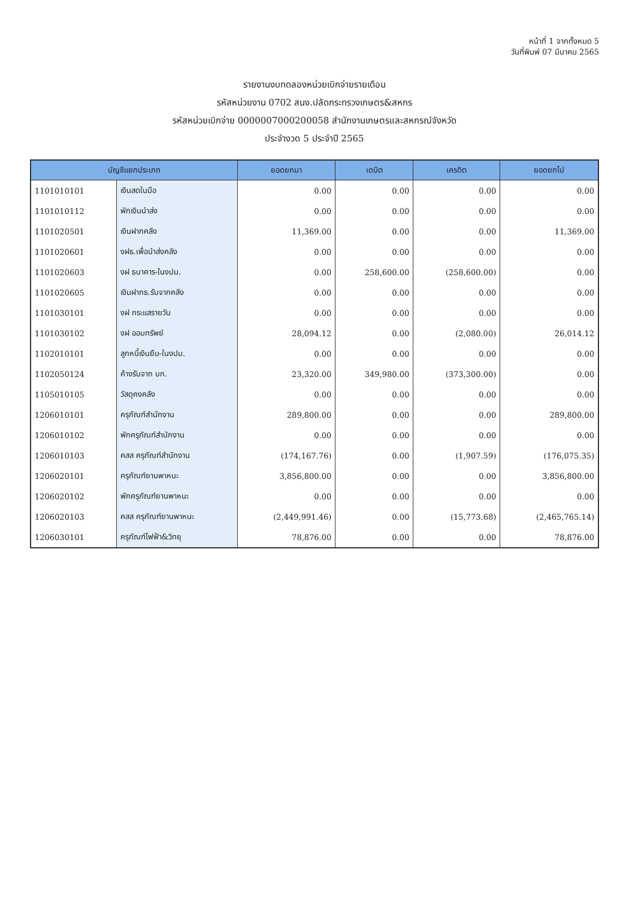หน้าที่ 1 จากทั้งหมด 5
วันที่พิมพ์ 07 มีนาคม 2565
รายงานงบทดลองหน่วยเบิกจ่ายรายเดือน
รหัสหน่วยงาน 0702 สนง.ปลัดกระทรวงเกษตร&สหกร
รหัสหน่วยเบิกจ่าย 0000007000200058 สำนักงานเกษตรและสหกรณ์จังหวัด
ประจำงวด 5 ประจำปี 2565
| บัญชีแยกประเภท | | ยอดยกมา | เดบิต | เครดิต | ยอดยกไป |
| --- | --- | --- | --- | --- | --- |
| 1101010101 | เงินสดในมือ | 0.00 | 0.00 | 0.00 | 0.00 |
| 1101010112 | พักเงินนำส่ง | 0.00 | 0.00 | 0.00 | 0.00 |
| 1101020501 | เงินฝากคลัง | 11,369.00 | 0.00 | 0.00 | 11,369.00 |
| 1101020601 | งฝธ.เพื่อนำส่งคลัง | 0.00 | 0.00 | 0.00 | 0.00 |
| 1101020603 | งฝ ธนาคาร-ในงปม. | 0.00 | 258,600.00 | (258,600.00) | 0.00 |
| 1101020605 | เงินฝากธ.รับจากคลัง | 0.00 | 0.00 | 0.00 | 0.00 |
| 1101030101 | งฝ กระแสรายวัน | 0.00 | 0.00 | 0.00 | 0.00 |
| 1101030102 | งฝ ออมทรัพย์ | 28,094.12 | 0.00 | (2,080.00) | 26,014.12 |
| 1102010101 | ลูกหนี้เงินยืม-ในงปม. | 0.00 | 0.00 | 0.00 | 0.00 |
| 1102050124 | ค้างรับจาก บก. | 23,320.00 | 349,980.00 | (373,300.00) | 0.00 |
| 1105010105 | วัสดุคงคลัง | 0.00 | 0.00 | 0.00 | 0.00 |
| 1206010101 | ครุภัณฑ์สำนักงาน | 289,800.00 | 0.00 | 0.00 | 289,800.00 |
| 1206010102 | พักครุภัณฑ์สำนักงาน | 0.00 | 0.00 | 0.00 | 0.00 |
| 1206010103 | คสส ครุภัณฑ์สำนักงาน | (174,167.76) | 0.00 | (1,907.59) | (176,075.35) |
| 1206020101 | ครุภัณฑ์ยานพาหนะ | 3,856,800.00 | 0.00 | 0.00 | 3,856,800.00 |
| 1206020102 | พักครุภัณฑ์ยานพาหนะ | 0.00 | 0.00 | 0.00 | 0.00 |
| 1206020103 | คสส ครุภัณฑ์ยานพาหนะ | (2,449,991.46) | 0.00 | (15,773.68) | (2,465,765.14) |
| 1206030101 | ครุภัณฑ์ไฟฟ้า&วิทยุ | 78,876.00 | 0.00 | 0.00 | 78,876.00 |